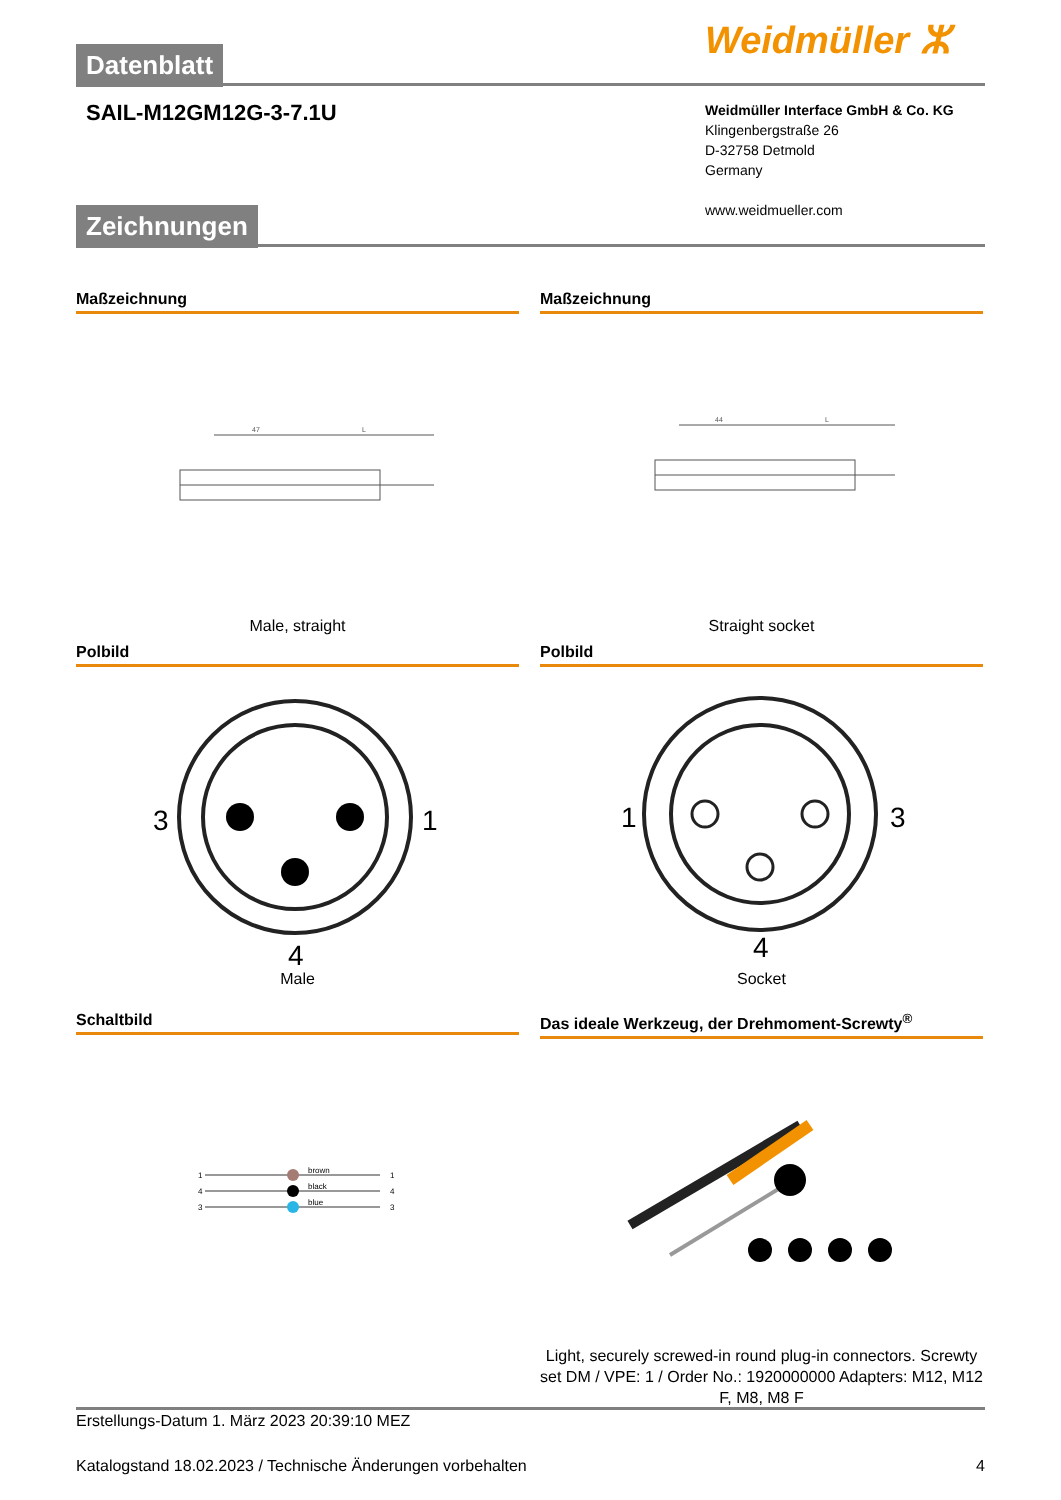Weidmüller ⵣ
Datenblatt
SAIL-M12GM12G-3-7.1U
Weidmüller Interface GmbH & Co. KG
Klingenbergstraße 26
D-32758 Detmold
Germany
www.weidmueller.com
Zeichnungen
Maßzeichnung Maßzeichnung
47
L
44
L
Male, straight Straight socket
Polbild Polbild
3
1
4
1
3
4
Male Socket
Schaltbild Das ideale Werkzeug, der Drehmoment-Screwty<sup>®</sup>
brown
black
blue
1
4
3
1
4
3
Light, securely screwed-in round plug-in connectors. Screwty set DM / VPE: 1 / Order No.: 1920000000 Adapters: M12, M12 F, M8, M8 F
Erstellungs-Datum 1. März 2023 20:39:10 MEZ
Katalogstand 18.02.2023 / Technische Änderungen vorbehalten 4